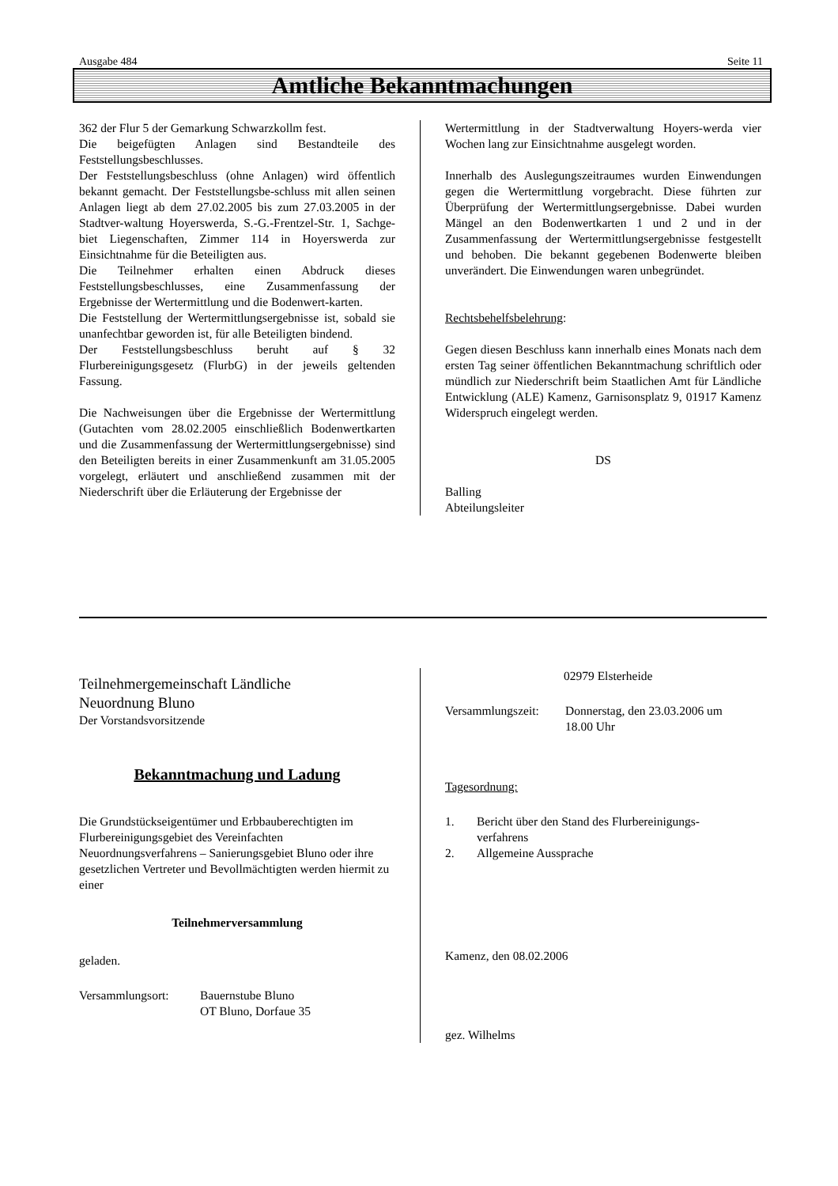Ausgabe 484 Seite 11
Amtliche Bekanntmachungen
362 der Flur 5 der Gemarkung Schwarzkollm fest.
Die beigefügten Anlagen sind Bestandteile des Feststellungsbeschlusses.
Der Feststellungsbeschluss (ohne Anlagen) wird öffentlich bekannt gemacht. Der Feststellungsbe-schluss mit allen seinen Anlagen liegt ab dem 27.02.2005 bis zum 27.03.2005 in der Stadtver-waltung Hoyerswerda, S.-G.-Frentzel-Str. 1, Sachge-biet Liegenschaften, Zimmer 114 in Hoyerswerda zur Einsichtnahme für die Beteiligten aus.
Die Teilnehmer erhalten einen Abdruck dieses Feststellungsbeschlusses, eine Zusammenfassung der Ergebnisse der Wertermittlung und die Bodenwert-karten.
Die Feststellung der Wertermittlungsergebnisse ist, sobald sie unanfechtbar geworden ist, für alle Beteiligten bindend.
Der Feststellungsbeschluss beruht auf § 32 Flurbereinigungsgesetz (FlurbG) in der jeweils geltenden Fassung.
Die Nachweisungen über die Ergebnisse der Wertermittlung (Gutachten vom 28.02.2005 einschließlich Bodenwertkarten und die Zusammenfassung der Wertermittlungsergebnisse) sind den Beteiligten bereits in einer Zusammenkunft am 31.05.2005 vorgelegt, erläutert und anschließend zusammen mit der Niederschrift über die Erläuterung der Ergebnisse der
Wertermittlung in der Stadtverwaltung Hoyers-werda vier Wochen lang zur Einsichtnahme ausgelegt worden.
Innerhalb des Auslegungszeitraumes wurden Einwendungen gegen die Wertermittlung vorgebracht. Diese führten zur Überprüfung der Wertermittlungsergebnisse. Dabei wurden Mängel an den Bodenwertkarten 1 und 2 und in der Zusammenfassung der Wertermittlungsergebnisse festgestellt und behoben. Die bekannt gegebenen Bodenwerte bleiben unverändert. Die Einwendungen waren unbegründet.
Rechtsbehelfsbelehrung:
Gegen diesen Beschluss kann innerhalb eines Monats nach dem ersten Tag seiner öffentlichen Bekanntmachung schriftlich oder mündlich zur Niederschrift beim Staatlichen Amt für Ländliche Entwicklung (ALE) Kamenz, Garnisonsplatz 9, 01917 Kamenz Widerspruch eingelegt werden.
DS
Balling
Abteilungsleiter
Teilnehmergemeinschaft Ländliche
Neuordnung Bluno
Der Vorstandsvorsitzende
Bekanntmachung und Ladung
Die Grundstückseigentümer und Erbbauberechtigten im Flurbereinigungsgebiet des Vereinfachten Neuordnungsverfahrens – Sanierungsgebiet Bluno oder ihre gesetzlichen Vertreter und Bevollmächtigten werden hiermit zu einer
Teilnehmerversammlung
geladen.
Versammlungsort: Bauernstube Bluno
OT Bluno, Dorfaue 35
02979 Elsterheide
Versammlungszeit: Donnerstag, den 23.03.2006 um
18.00 Uhr
Tagesordnung:
1. Bericht über den Stand des Flurbereinigungs-
verfahrens
2. Allgemeine Aussprache
Kamenz, den 08.02.2006
gez. Wilhelms